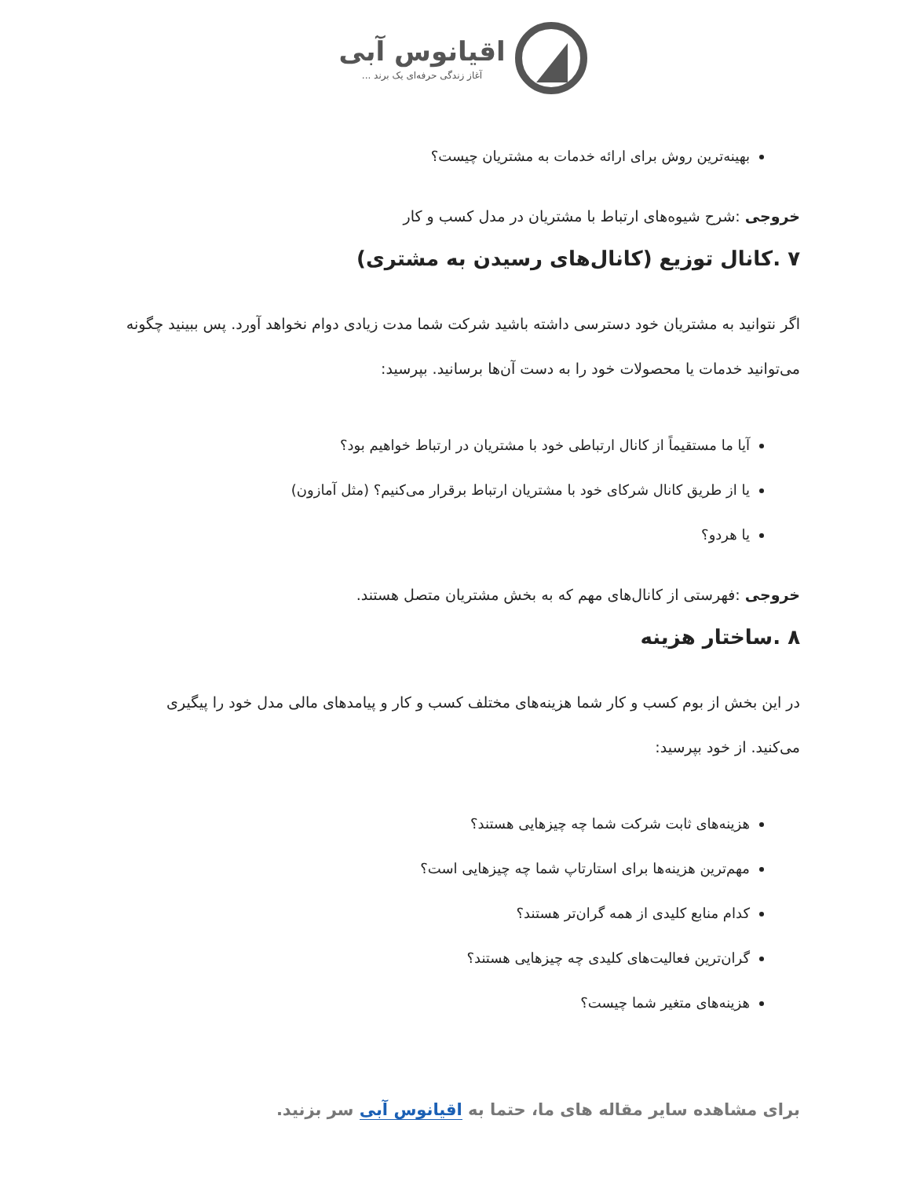اقیانوس آبی
آغاز زندگی حرفه‌ای یک برند ...
بهینه‌ترین روش برای ارائه خدمات به مشتریان چیست؟
خروجی :شرح شیوه‌های ارتباط با مشتریان در مدل کسب و کار
۷ .کانال توزیع (کانال‌های رسیدن به مشتری)
اگر نتوانید به مشتریان خود دسترسی داشته باشید شرکت شما مدت زیادی دوام نخواهد آورد. پس ببینید چگونه می‌توانید خدمات یا محصولات خود را به دست آن‌ها برسانید. بپرسید:
آیا ما مستقیماً از کانال ارتباطی خود با مشتریان در ارتباط خواهیم بود؟
یا از طریق کانال شرکای خود با مشتریان ارتباط برقرار می‌کنیم؟ (مثل آمازون)
یا هردو؟
خروجی :فهرستی از کانال‌های مهم که به بخش مشتریان متصل هستند.
۸ .ساختار هزینه
در این بخش از بوم کسب و کار شما هزینه‌های مختلف کسب و کار و پیامدهای مالی مدل خود را پیگیری می‌کنید. از خود بپرسید:
هزینه‌های ثابت شرکت شما چه چیزهایی هستند؟
مهم‌ترین هزینه‌ها برای استارتاپ شما چه چیزهایی است؟
کدام منابع کلیدی از همه گران‌تر هستند؟
گران‌ترین فعالیت‌های کلیدی چه چیزهایی هستند؟
هزینه‌های متغیر شما چیست؟
برای مشاهده سایر مقاله های ما، حتما به اقیانوس آبی سر بزنید.